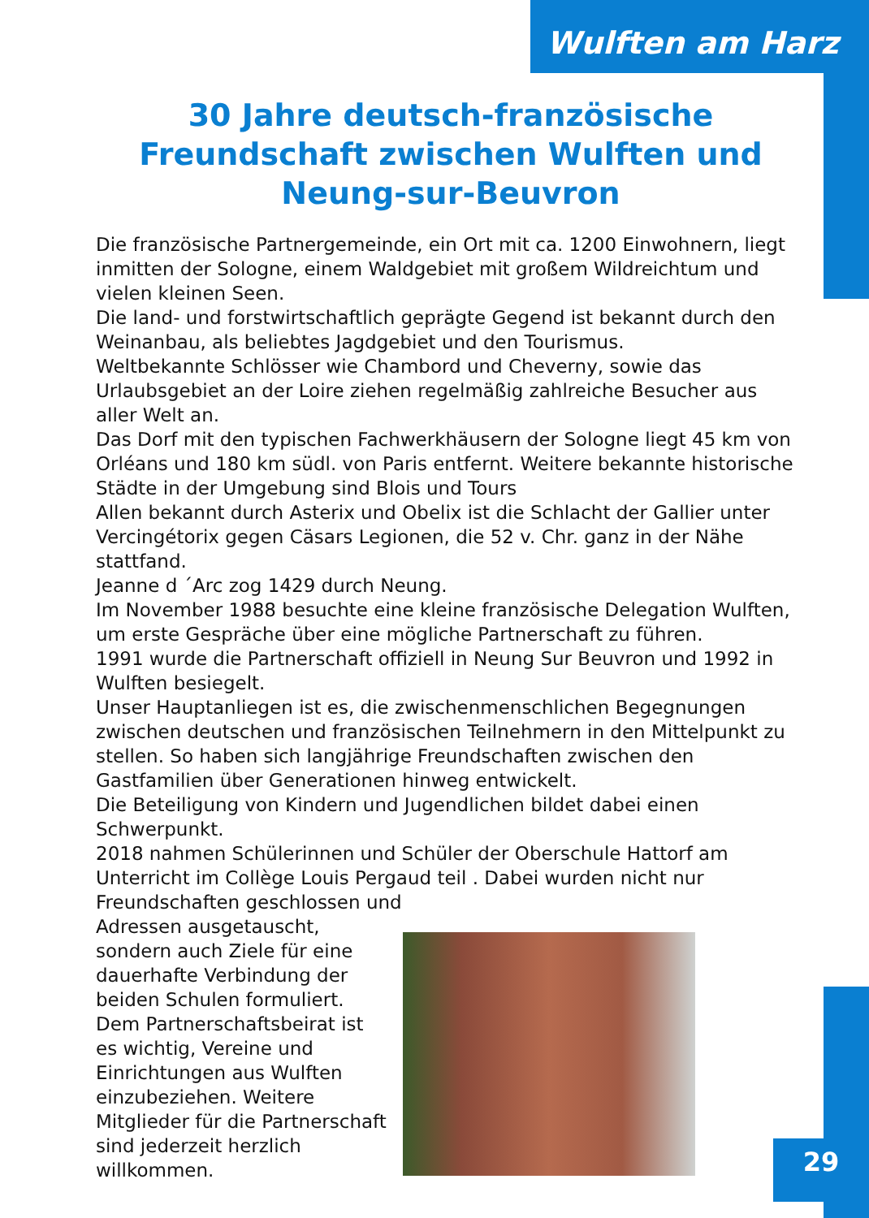Wulften am Harz
30 Jahre deutsch-französische Freundschaft zwischen Wulften und Neung-sur-Beuvron
Die französische Partnergemeinde, ein Ort mit ca. 1200 Einwohnern, liegt inmitten der Sologne, einem Waldgebiet mit großem Wildreichtum und vielen kleinen Seen.
Die land- und forstwirtschaftlich geprägte Gegend ist bekannt durch den Weinanbau, als beliebtes Jagdgebiet und den Tourismus.
Weltbekannte Schlösser wie Chambord und Cheverny, sowie das Urlaubsgebiet an der Loire ziehen regelmäßig zahlreiche Besucher aus aller Welt an.
Das Dorf mit den typischen Fachwerkhäusern der Sologne liegt 45 km von Orléans und 180 km südl. von Paris entfernt. Weitere bekannte historische Städte in der Umgebung sind Blois und Tours
Allen bekannt durch Asterix und Obelix ist die Schlacht der Gallier unter Vercingétorix gegen Cäsars Legionen, die 52 v. Chr. ganz in der Nähe stattfand.
Jeanne d ´Arc zog 1429 durch Neung.
Im November 1988 besuchte eine kleine französische Delegation Wulften, um erste Gespräche über eine mögliche Partnerschaft zu führen.
1991 wurde die Partnerschaft offiziell in Neung Sur Beuvron und 1992 in Wulften besiegelt.
Unser Hauptanliegen ist es, die zwischenmenschlichen Begegnungen zwischen deutschen und französischen Teilnehmern in den Mittelpunkt zu stellen. So haben sich langjährige Freundschaften zwischen den Gastfamilien über Generationen hinweg entwickelt.
Die Beteiligung von Kindern und Jugendlichen bildet dabei einen Schwerpunkt.
2018 nahmen Schülerinnen und Schüler der Oberschule Hattorf am Unterricht im Collège Louis Pergaud teil . Dabei wurden nicht nur Freundschaften geschlossen und
Adressen ausgetauscht, sondern auch Ziele für eine dauerhafte Verbindung der beiden Schulen formuliert.
Dem Partnerschaftsbeirat ist es wichtig, Vereine und Einrichtungen aus Wulften einzubeziehen. Weitere Mitglieder für die Partnerschaft sind jederzeit herzlich willkommen.
29